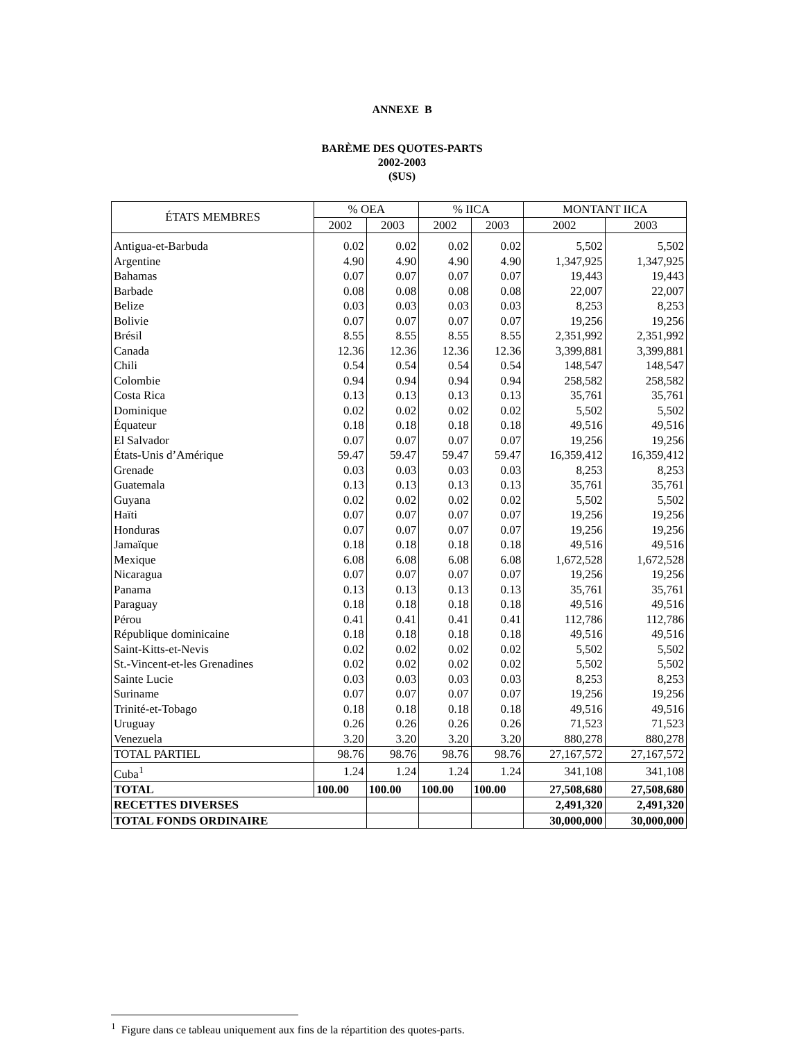ANNEXE B
BARÈME DES QUOTES-PARTS
2002-2003
($US)
| ÉTATS MEMBRES | % OEA | | % IICA | | MONTANT IICA | |
| --- | --- | --- | --- | --- | --- | --- |
| | 2002 | 2003 | 2002 | 2003 | 2002 | 2003 |
| Antigua-et-Barbuda | 0.02 | 0.02 | 0.02 | 0.02 | 5,502 | 5,502 |
| Argentine | 4.90 | 4.90 | 4.90 | 4.90 | 1,347,925 | 1,347,925 |
| Bahamas | 0.07 | 0.07 | 0.07 | 0.07 | 19,443 | 19,443 |
| Barbade | 0.08 | 0.08 | 0.08 | 0.08 | 22,007 | 22,007 |
| Belize | 0.03 | 0.03 | 0.03 | 0.03 | 8,253 | 8,253 |
| Bolivie | 0.07 | 0.07 | 0.07 | 0.07 | 19,256 | 19,256 |
| Brésil | 8.55 | 8.55 | 8.55 | 8.55 | 2,351,992 | 2,351,992 |
| Canada | 12.36 | 12.36 | 12.36 | 12.36 | 3,399,881 | 3,399,881 |
| Chili | 0.54 | 0.54 | 0.54 | 0.54 | 148,547 | 148,547 |
| Colombie | 0.94 | 0.94 | 0.94 | 0.94 | 258,582 | 258,582 |
| Costa Rica | 0.13 | 0.13 | 0.13 | 0.13 | 35,761 | 35,761 |
| Dominique | 0.02 | 0.02 | 0.02 | 0.02 | 5,502 | 5,502 |
| Équateur | 0.18 | 0.18 | 0.18 | 0.18 | 49,516 | 49,516 |
| El Salvador | 0.07 | 0.07 | 0.07 | 0.07 | 19,256 | 19,256 |
| États-Unis d’Amérique | 59.47 | 59.47 | 59.47 | 59.47 | 16,359,412 | 16,359,412 |
| Grenade | 0.03 | 0.03 | 0.03 | 0.03 | 8,253 | 8,253 |
| Guatemala | 0.13 | 0.13 | 0.13 | 0.13 | 35,761 | 35,761 |
| Guyana | 0.02 | 0.02 | 0.02 | 0.02 | 5,502 | 5,502 |
| Haïti | 0.07 | 0.07 | 0.07 | 0.07 | 19,256 | 19,256 |
| Honduras | 0.07 | 0.07 | 0.07 | 0.07 | 19,256 | 19,256 |
| Jamaïque | 0.18 | 0.18 | 0.18 | 0.18 | 49,516 | 49,516 |
| Mexique | 6.08 | 6.08 | 6.08 | 6.08 | 1,672,528 | 1,672,528 |
| Nicaragua | 0.07 | 0.07 | 0.07 | 0.07 | 19,256 | 19,256 |
| Panama | 0.13 | 0.13 | 0.13 | 0.13 | 35,761 | 35,761 |
| Paraguay | 0.18 | 0.18 | 0.18 | 0.18 | 49,516 | 49,516 |
| Pérou | 0.41 | 0.41 | 0.41 | 0.41 | 112,786 | 112,786 |
| République dominicaine | 0.18 | 0.18 | 0.18 | 0.18 | 49,516 | 49,516 |
| Saint-Kitts-et-Nevis | 0.02 | 0.02 | 0.02 | 0.02 | 5,502 | 5,502 |
| St.-Vincent-et-les Grenadines | 0.02 | 0.02 | 0.02 | 0.02 | 5,502 | 5,502 |
| Sainte Lucie | 0.03 | 0.03 | 0.03 | 0.03 | 8,253 | 8,253 |
| Suriname | 0.07 | 0.07 | 0.07 | 0.07 | 19,256 | 19,256 |
| Trinité-et-Tobago | 0.18 | 0.18 | 0.18 | 0.18 | 49,516 | 49,516 |
| Uruguay | 0.26 | 0.26 | 0.26 | 0.26 | 71,523 | 71,523 |
| Venezuela | 3.20 | 3.20 | 3.20 | 3.20 | 880,278 | 880,278 |
| TOTAL PARTIEL | 98.76 | 98.76 | 98.76 | 98.76 | 27,167,572 | 27,167,572 |
| Cuba<sup>1</sup> | 1.24 | 1.24 | 1.24 | 1.24 | 341,108 | 341,108 |
| TOTAL | 100.00 | 100.00 | 100.00 | 100.00 | 27,508,680 | 27,508,680 |
| RECETTES DIVERSES | | | | | 2,491,320 | 2,491,320 |
| TOTAL FONDS ORDINAIRE | | | | | 30,000,000 | 30,000,000 |
<sup>1</sup> Figure dans ce tableau uniquement aux fins de la répartition des quotes-parts.